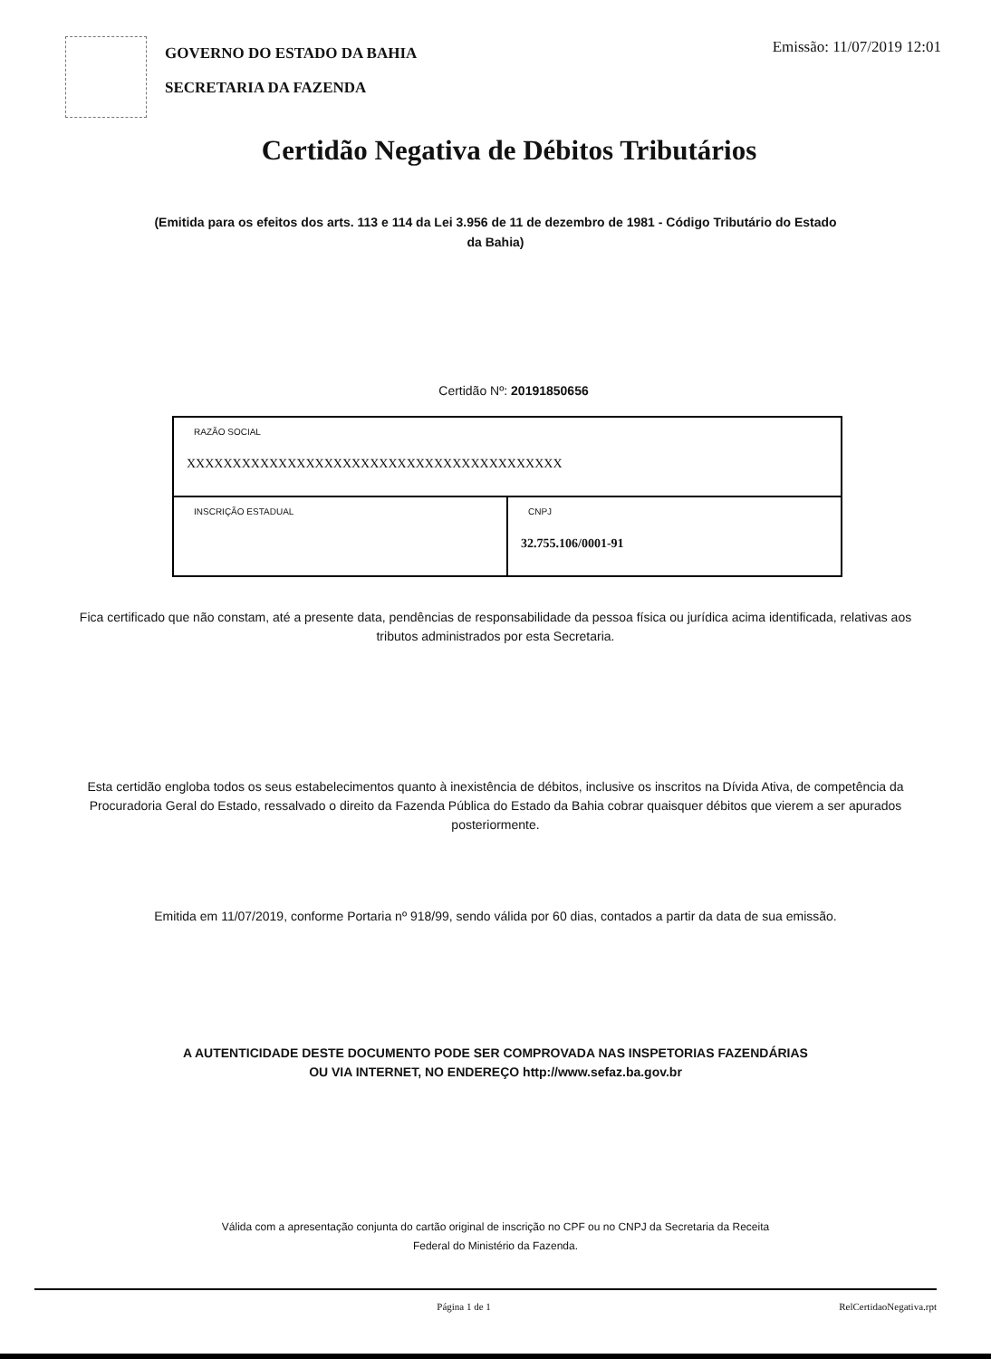GOVERNO DO ESTADO DA BAHIA
SECRETARIA DA FAZENDA
Emissão: 11/07/2019 12:01
Certidão Negativa de Débitos Tributários
(Emitida para os efeitos dos arts. 113 e 114 da Lei 3.956 de 11 de dezembro de 1981 - Código Tributário do Estado da Bahia)
Certidão Nº: 20191850656
| RAZÃO SOCIAL XXXXXXXXXXXXXXXXXXXXXXXXXXXXXXXXXXXXXXXXX | |
| INSCRIÇÃO ESTADUAL | CNPJ 32.755.106/0001-91 |
Fica certificado que não constam, até a presente data, pendências de responsabilidade da pessoa física ou jurídica acima identificada, relativas aos tributos administrados por esta Secretaria.
Esta certidão engloba todos os seus estabelecimentos quanto à inexistência de débitos, inclusive os inscritos na Dívida Ativa, de competência da Procuradoria Geral do Estado, ressalvado o direito da Fazenda Pública do Estado da Bahia cobrar quaisquer débitos que vierem a ser apurados posteriormente.
Emitida em 11/07/2019, conforme Portaria nº 918/99, sendo válida por 60 dias, contados a partir da data de sua emissão.
A AUTENTICIDADE DESTE DOCUMENTO PODE SER COMPROVADA NAS INSPETORIAS FAZENDÁRIAS OU VIA INTERNET, NO ENDEREÇO http://www.sefaz.ba.gov.br
Válida com a apresentação conjunta do cartão original de inscrição no CPF ou no CNPJ da Secretaria da Receita Federal do Ministério da Fazenda.
Página 1 de 1 RelCertidaoNegativa.rpt